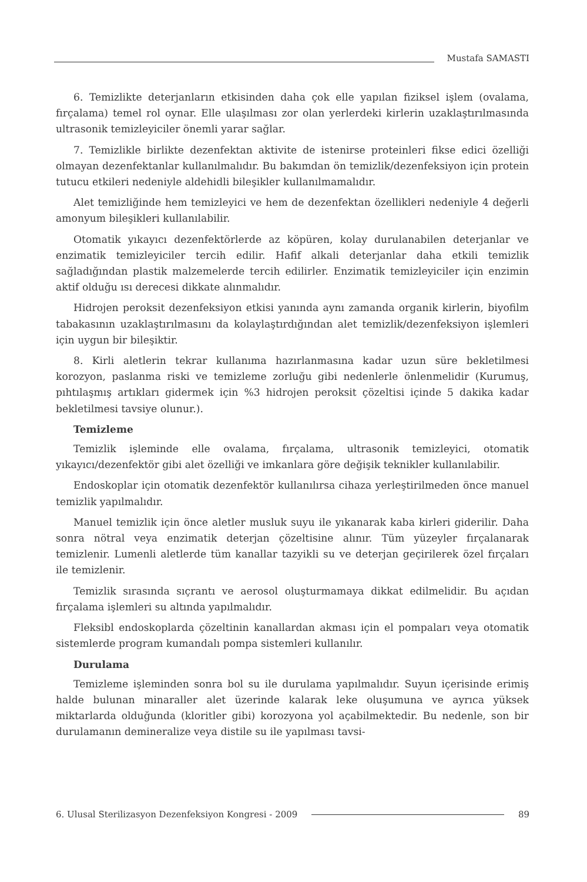Mustafa SAMASTI
6. Temizlikte deterjanların etkisinden daha çok elle yapılan fiziksel işlem (ovalama, fırçalama) temel rol oynar. Elle ulaşılması zor olan yerlerdeki kirlerin uzaklaştırılmasında ultrasonik temizleyiciler önemli yarar sağlar.
7. Temizlikle birlikte dezenfektan aktivite de istenirse proteinleri fikse edici özelliği olmayan dezenfektanlar kullanılmalıdır. Bu bakımdan ön temizlik/dezenfeksiyon için protein tutucu etkileri nedeniyle aldehidli bileşikler kullanılmamalıdır.
Alet temizliğinde hem temizleyici ve hem de dezenfektan özellikleri nedeniyle 4 değerli amonyum bileşikleri kullanılabilir.
Otomatik yıkayıcı dezenfektörlerde az köpüren, kolay durulanabilen deterjanlar ve enzimatik temizleyiciler tercih edilir. Hafif alkali deterjanlar daha etkili temizlik sağladığından plastik malzemelerde tercih edilirler. Enzimatik temizleyiciler için enzimin aktif olduğu ısı derecesi dikkate alınmalıdır.
Hidrojen peroksit dezenfeksiyon etkisi yanında aynı zamanda organik kirlerin, biyofilm tabakasının uzaklaştırılmasını da kolaylaştırdığından alet temizlik/dezenfeksiyon işlemleri için uygun bir bileşiktir.
8. Kirli aletlerin tekrar kullanıma hazırlanmasına kadar uzun süre bekletilmesi korozyon, paslanma riski ve temizleme zorluğu gibi nedenlerle önlenmelidir (Kurumuş, pıhtılaşmış artıkları gidermek için %3 hidrojen peroksit çözeltisi içinde 5 dakika kadar bekletilmesi tavsiye olunur.).
Temizleme
Temizlik işleminde elle ovalama, fırçalama, ultrasonik temizleyici, otomatik yıkayıcı/dezenfektör gibi alet özelliği ve imkanlara göre değişik teknikler kullanılabilir.
Endoskoplar için otomatik dezenfektör kullanılırsa cihaza yerleştirilmeden önce manuel temizlik yapılmalıdır.
Manuel temizlik için önce aletler musluk suyu ile yıkanarak kaba kirleri giderilir. Daha sonra nötral veya enzimatik deterjan çözeltisine alınır. Tüm yüzeyler fırçalanarak temizlenir. Lumenli aletlerde tüm kanallar tazyikli su ve deterjan geçirilerek özel fırçaları ile temizlenir.
Temizlik sırasında sıçrantı ve aerosol oluşturmamaya dikkat edilmelidir. Bu açıdan fırçalama işlemleri su altında yapılmalıdır.
Fleksibl endoskoplarda çözeltinin kanallardan akması için el pompaları veya otomatik sistemlerde program kumandalı pompa sistemleri kullanılır.
Durulama
Temizleme işleminden sonra bol su ile durulama yapılmalıdır. Suyun içerisinde erimiş halde bulunan minaraller alet üzerinde kalarak leke oluşumuna ve ayrıca yüksek miktarlarda olduğunda (kloritler gibi) korozyona yol açabilmektedir. Bu nedenle, son bir durulamanın demineralize veya distile su ile yapılması tavsi-
6. Ulusal Sterilizasyon Dezenfeksiyon Kongresi - 2009
89